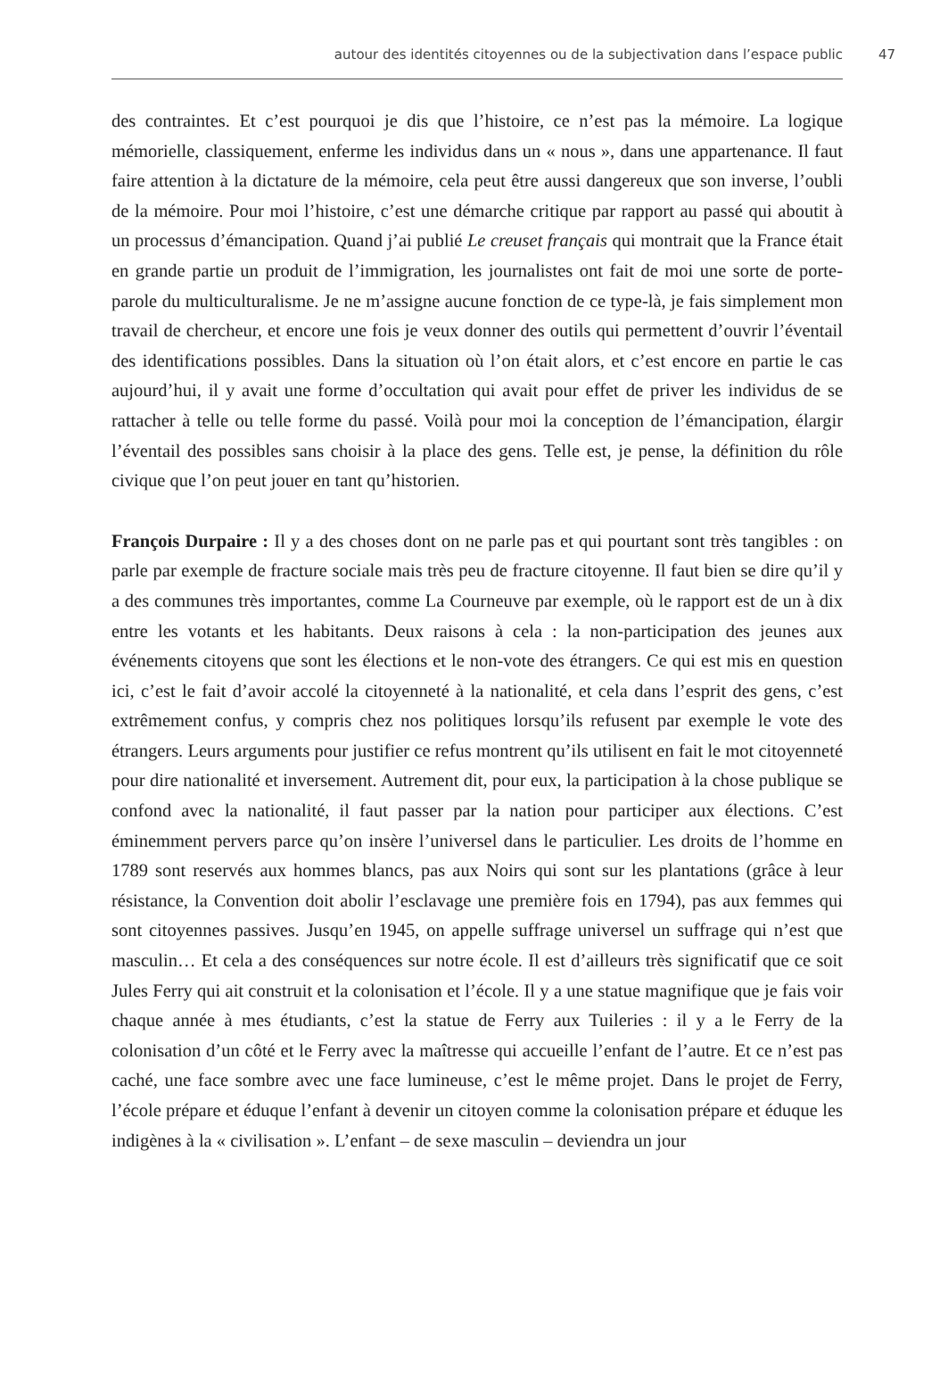autour des identités citoyennes ou de la subjectivation dans l’espace public 47
des contraintes. Et c’est pourquoi je dis que l’histoire, ce n’est pas la mémoire. La logique mémorielle, classiquement, enferme les individus dans un « nous », dans une appartenance. Il faut faire attention à la dictature de la mémoire, cela peut être aussi dangereux que son inverse, l’oubli de la mémoire. Pour moi l’histoire, c’est une démarche critique par rapport au passé qui aboutit à un processus d’émancipation. Quand j’ai publié Le creuset français qui montrait que la France était en grande partie un produit de l’immigration, les journalistes ont fait de moi une sorte de porte-parole du multiculturalisme. Je ne m’assigne aucune fonction de ce type-là, je fais simplement mon travail de chercheur, et encore une fois je veux donner des outils qui permettent d’ouvrir l’éventail des identifications possibles. Dans la situation où l’on était alors, et c’est encore en partie le cas aujourd’hui, il y avait une forme d’occultation qui avait pour effet de priver les individus de se rattacher à telle ou telle forme du passé. Voilà pour moi la conception de l’émancipation, élargir l’éventail des possibles sans choisir à la place des gens. Telle est, je pense, la définition du rôle civique que l’on peut jouer en tant qu’historien.
François Durpaire : Il y a des choses dont on ne parle pas et qui pourtant sont très tangibles : on parle par exemple de fracture sociale mais très peu de fracture citoyenne. Il faut bien se dire qu’il y a des communes très importantes, comme La Courneuve par exemple, où le rapport est de un à dix entre les votants et les habitants. Deux raisons à cela : la non-participation des jeunes aux événements citoyens que sont les élections et le non-vote des étrangers. Ce qui est mis en question ici, c’est le fait d’avoir accolé la citoyenneté à la nationalité, et cela dans l’esprit des gens, c’est extrêmement confus, y compris chez nos politiques lorsqu’ils refusent par exemple le vote des étrangers. Leurs arguments pour justifier ce refus montrent qu’ils utilisent en fait le mot citoyenneté pour dire nationalité et inversement. Autrement dit, pour eux, la participation à la chose publique se confond avec la nationalité, il faut passer par la nation pour participer aux élections. C’est éminemment pervers parce qu’on insère l’universel dans le particulier. Les droits de l’homme en 1789 sont reservés aux hommes blancs, pas aux Noirs qui sont sur les plantations (grâce à leur résistance, la Convention doit abolir l’esclavage une première fois en 1794), pas aux femmes qui sont citoyennes passives. Jusqu’en 1945, on appelle suffrage universel un suffrage qui n’est que masculin… Et cela a des conséquences sur notre école. Il est d’ailleurs très significatif que ce soit Jules Ferry qui ait construit et la colonisation et l’école. Il y a une statue magnifique que je fais voir chaque année à mes étudiants, c’est la statue de Ferry aux Tuileries : il y a le Ferry de la colonisation d’un côté et le Ferry avec la maîtresse qui accueille l’enfant de l’autre. Et ce n’est pas caché, une face sombre avec une face lumineuse, c’est le même projet. Dans le projet de Ferry, l’école prépare et éduque l’enfant à devenir un citoyen comme la colonisation prépare et éduque les indigènes à la « civilisation ». L’enfant – de sexe masculin – deviendra un jour